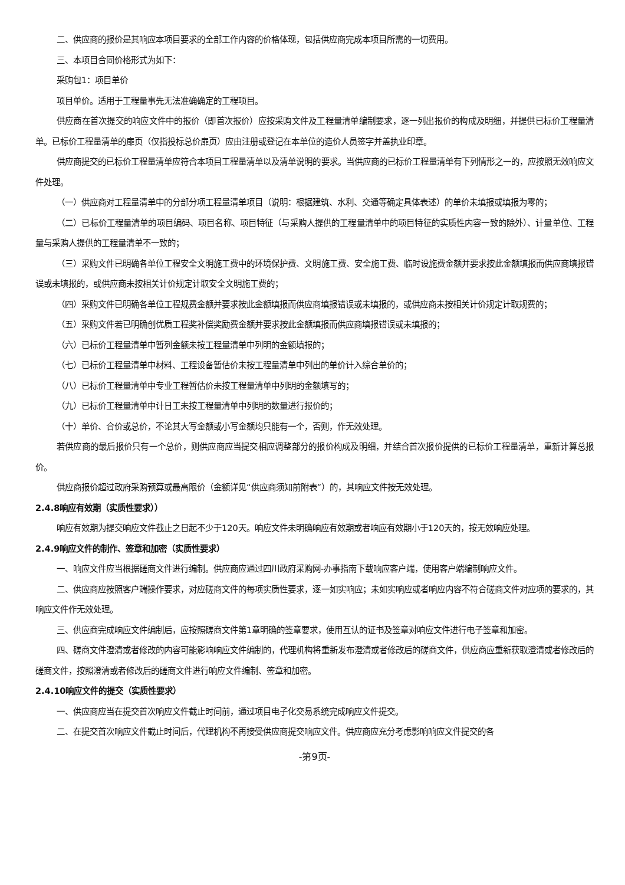二、供应商的报价是其响应本项目要求的全部工作内容的价格体现，包括供应商完成本项目所需的一切费用。
三、本项目合同价格形式为如下：
采购包1：项目单价
项目单价。适用于工程量事先无法准确确定的工程项目。
供应商在首次提交的响应文件中的报价（即首次报价）应按采购文件及工程量清单编制要求，逐一列出报价的构成及明细，并提供已标价工程量清单。已标价工程量清单的扉页（仅指投标总价扉页）应由注册或登记在本单位的造价人员签字并盖执业印章。
供应商提交的已标价工程量清单应符合本项目工程量清单以及清单说明的要求。当供应商的已标价工程量清单有下列情形之一的，应按照无效响应文件处理。
（一）供应商对工程量清单中的分部分项工程量清单项目（说明：根据建筑、水利、交通等确定具体表述）的单价未填报或填报为零的；
（二）已标价工程量清单的项目编码、项目名称、项目特征（与采购人提供的工程量清单中的项目特征的实质性内容一致的除外）、计量单位、工程量与采购人提供的工程量清单不一致的；
（三）采购文件已明确各单位工程安全文明施工费中的环境保护费、文明施工费、安全施工费、临时设施费金额并要求按此金额填报而供应商填报错误或未填报的，或供应商未按相关计价规定计取安全文明施工费的；
（四）采购文件已明确各单位工程规费金额并要求按此金额填报而供应商填报错误或未填报的，或供应商未按相关计价规定计取规费的；
（五）采购文件若已明确创优质工程奖补偿奖励费金额并要求按此金额填报而供应商填报错误或未填报的；
（六）已标价工程量清单中暂列金额未按工程量清单中列明的金额填报的；
（七）已标价工程量清单中材料、工程设备暂估价未按工程量清单中列出的单价计入综合单价的；
（八）已标价工程量清单中专业工程暂估价未按工程量清单中列明的金额填写的；
（九）已标价工程量清单中计日工未按工程量清单中列明的数量进行报价的；
（十）单价、合价或总价，不论其大写金额或小写金额均只能有一个，否则，作无效处理。
若供应商的最后报价只有一个总价，则供应商应当提交相应调整部分的报价构成及明细，并结合首次报价提供的已标价工程量清单，重新计算总报价。
供应商报价超过政府采购预算或最高限价（金额详见“供应商须知前附表”）的，其响应文件按无效处理。
2.4.8响应有效期（实质性要求））
响应有效期为提交响应文件截止之日起不少于120天。响应文件未明确响应有效期或者响应有效期小于120天的，按无效响应处理。
2.4.9响应文件的制作、签章和加密（实质性要求）
一、响应文件应当根据磋商文件进行编制。供应商应通过四川政府采购网-办事指南下载响应客户端，使用客户端编制响应文件。
二、供应商应按照客户端操作要求，对应磋商文件的每项实质性要求，逐一如实响应；未如实响应或者响应内容不符合磋商文件对应项的要求的，其响应文件作无效处理。
三、供应商完成响应文件编制后，应按照磋商文件第1章明确的签章要求，使用互认的证书及签章对响应文件进行电子签章和加密。
四、磋商文件澄清或者修改的内容可能影响响应文件编制的，代理机构将重新发布澄清或者修改后的磋商文件，供应商应重新获取澄清或者修改后的磋商文件，按照澄清或者修改后的磋商文件进行响应文件编制、签章和加密。
2.4.10响应文件的提交（实质性要求）
一、供应商应当在提交首次响应文件截止时间前，通过项目电子化交易系统完成响应文件提交。
二、在提交首次响应文件截止时间后，代理机构不再接受供应商提交响应文件。供应商应充分考虑影响响应文件提交的各
-第9页-